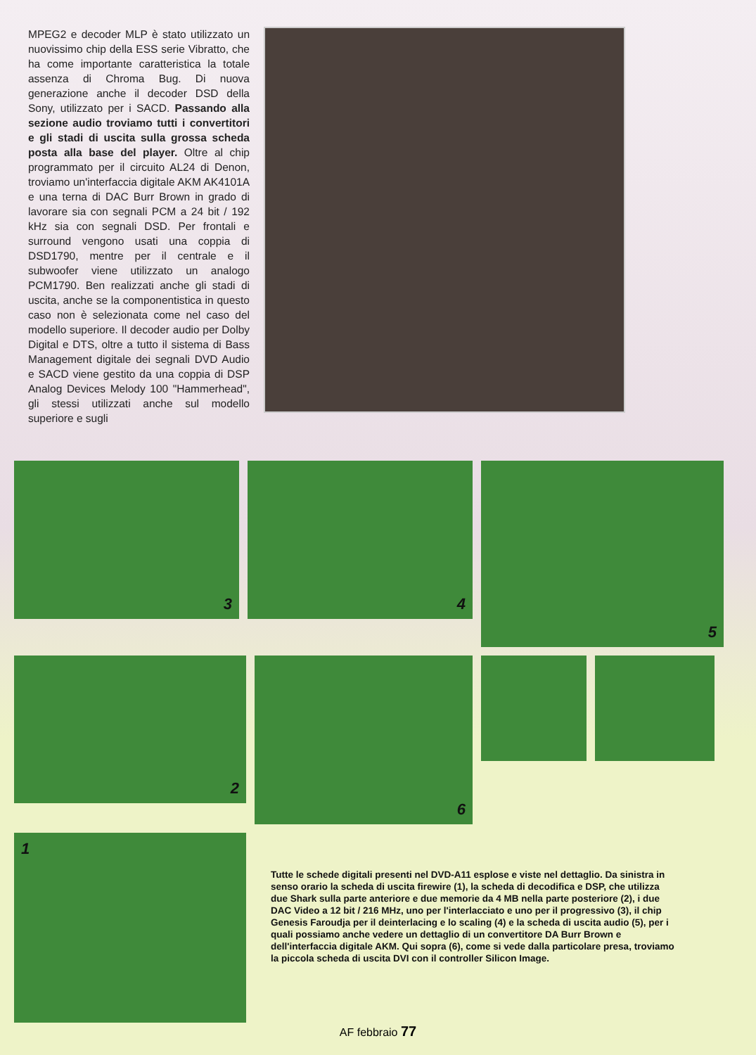MPEG2 e decoder MLP è stato utilizzato un nuovissimo chip della ESS serie Vibratto, che ha come importante caratteristica la totale assenza di Chroma Bug. Di nuova generazione anche il decoder DSD della Sony, utilizzato per i SACD. Passando alla sezione audio troviamo tutti i convertitori e gli stadi di uscita sulla grossa scheda posta alla base del player. Oltre al chip programmato per il circuito AL24 di Denon, troviamo un'interfaccia digitale AKM AK4101A e una terna di DAC Burr Brown in grado di lavorare sia con segnali PCM a 24 bit / 192 kHz sia con segnali DSD. Per frontali e surround vengono usati una coppia di DSD1790, mentre per il centrale e il subwoofer viene utilizzato un analogo PCM1790. Ben realizzati anche gli stadi di uscita, anche se la componentistica in questo caso non è selezionata come nel caso del modello superiore. Il decoder audio per Dolby Digital e DTS, oltre a tutto il sistema di Bass Management digitale dei segnali DVD Audio e SACD viene gestito da una coppia di DSP Analog Devices Melody 100 "Hammerhead", gli stessi utilizzati anche sul modello superiore e sugli
3
4
5
2
6
1
Tutte le schede digitali presenti nel DVD-A11 esplose e viste nel dettaglio. Da sinistra in senso orario la scheda di uscita firewire (1), la scheda di decodifica e DSP, che utilizza due Shark sulla parte anteriore e due memorie da 4 MB nella parte posteriore (2), i due DAC Video a 12 bit / 216 MHz, uno per l'interlacciato e uno per il progressivo (3), il chip Genesis Faroudja per il deinterlacing e lo scaling (4) e la scheda di uscita audio (5), per i quali possiamo anche vedere un dettaglio di un convertitore DA Burr Brown e dell'interfaccia digitale AKM. Qui sopra (6), come si vede dalla particolare presa, troviamo la piccola scheda di uscita DVI con il controller Silicon Image.
AF febbraio 77